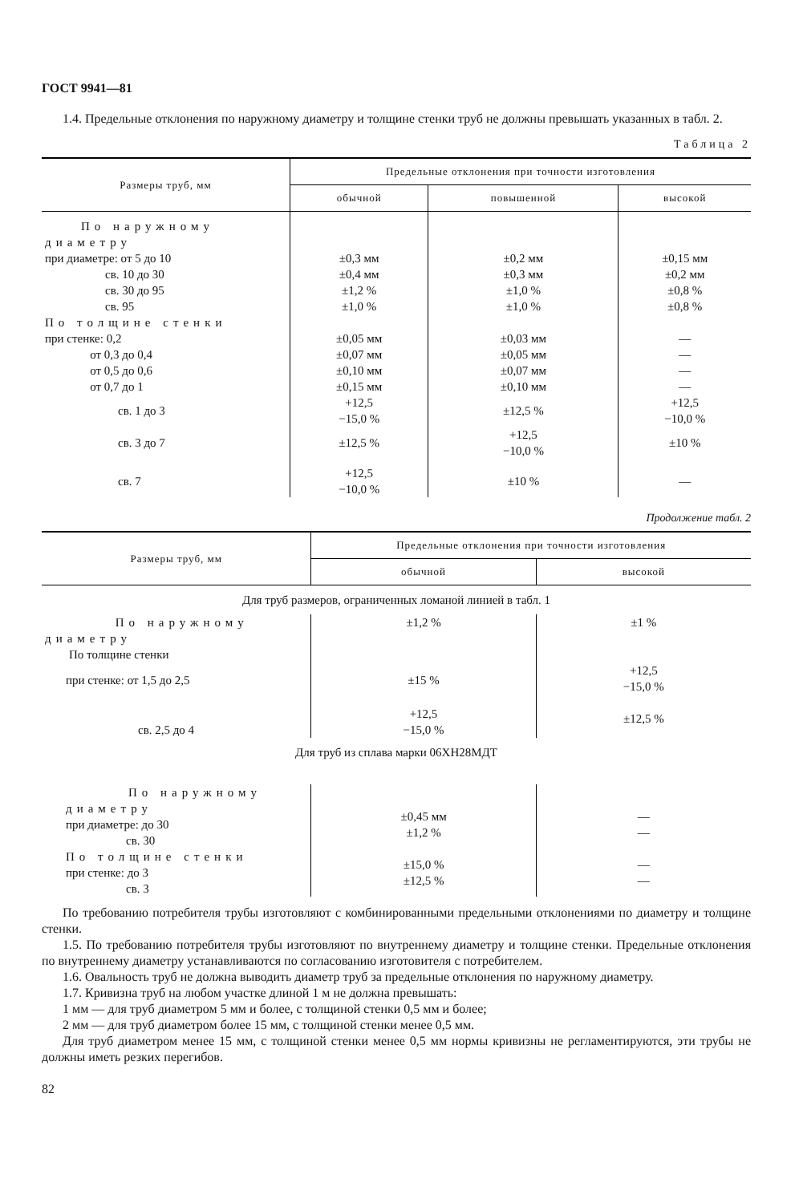ГОСТ 9941—81
1.4. Предельные отклонения по наружному диаметру и толщине стенки труб не должны превышать указанных в табл. 2.
Таблица 2
| Размеры труб, мм | Предельные отклонения при точности изготовления | | |
| --- | --- | --- | --- |
| | обычной | повышенной | высокой |
| По наружному диаметру при диаметре: от 5 до 10 св. 10 до 30 св. 30 до 95 св. 95 | ±0,3 мм ±0,4 мм ±1,2 % ±1,0 % | ±0,2 мм ±0,3 мм ±1,0 % ±1,0 % | ±0,15 мм ±0,2 мм ±0,8 % ±0,8 % |
| По толщине стенки при стенке: 0,2 от 0,3 до 0,4 от 0,5 до 0,6 от 0,7 до 1 | ±0,05 мм ±0,07 мм ±0,10 мм ±0,15 мм | ±0,03 мм ±0,05 мм ±0,07 мм ±0,10 мм | — — — — |
| св. 1 до 3 | +12,5 −15,0 % | ±12,5 % | +12,5 −10,0 % |
| св. 3 до 7 | ±12,5 % | +12,5 −10,0 % | ±10 % |
| св. 7 | +12,5 −10,0 % | ±10 % | — |
Продолжение табл. 2
| Размеры труб, мм | Предельные отклонения при точности изготовления | |
| --- | --- | --- |
| | обычной | высокой |
| Для труб размеров, ограниченных ломаной линией в табл. 1 | | |
| По наружному диаметру По толщине стенки | ±1,2 % | ±1 % |
| при стенке: от 1,5 до 2,5 | ±15 % | +12,5 −15,0 % |
| св. 2,5 до 4 | +12,5 −15,0 % | ±12,5 % |
| Для труб из сплава марки 06ХН28МДТ | | |
| По наружному диаметру при диаметре: до 30 св. 30 По толщине стенки при стенке: до 3 св. 3 | ±0,45 мм ±1,2 % ±15,0 % ±12,5 % | — — — — |
По требованию потребителя трубы изготовляют с комбинированными предельными отклонениями по диаметру и толщине стенки.
1.5. По требованию потребителя трубы изготовляют по внутреннему диаметру и толщине стенки. Предельные отклонения по внутреннему диаметру устанавливаются по согласованию изготовителя с потребителем.
1.6. Овальность труб не должна выводить диаметр труб за предельные отклонения по наружному диаметру.
1.7. Кривизна труб на любом участке длиной 1 м не должна превышать:
1 мм — для труб диаметром 5 мм и более, с толщиной стенки 0,5 мм и более;
2 мм — для труб диаметром более 15 мм, с толщиной стенки менее 0,5 мм.
Для труб диаметром менее 15 мм, с толщиной стенки менее 0,5 мм нормы кривизны не регламентируются, эти трубы не должны иметь резких перегибов.
82